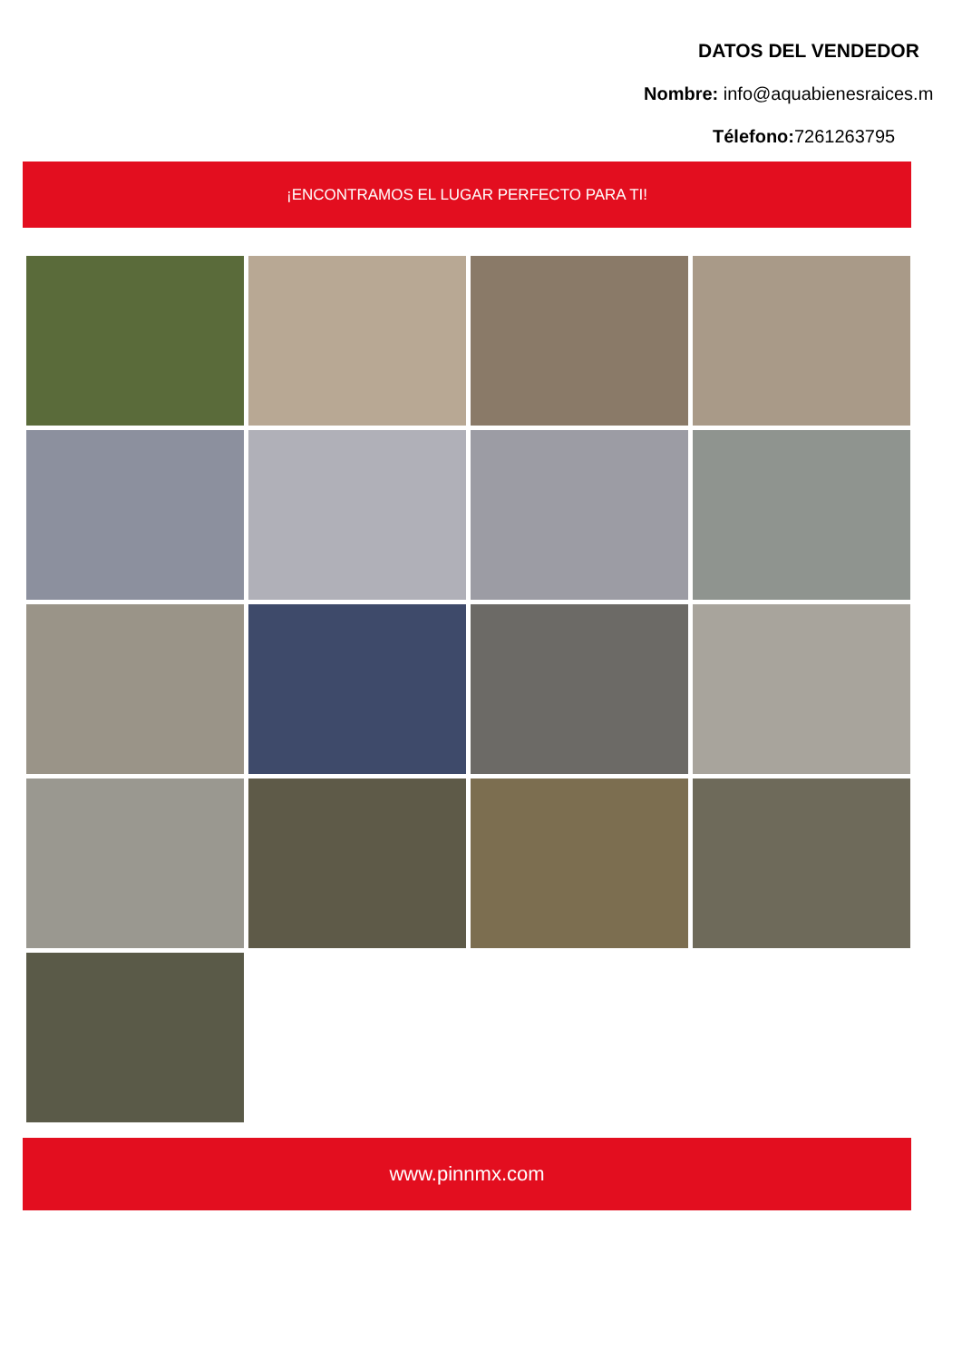DATOS DEL VENDEDOR
Nombre: info@aquabienesraices.m
Télefono: 7261263795
¡ENCONTRAMOS EL LUGAR PERFECTO PARA TI!
www.pinnmx.com